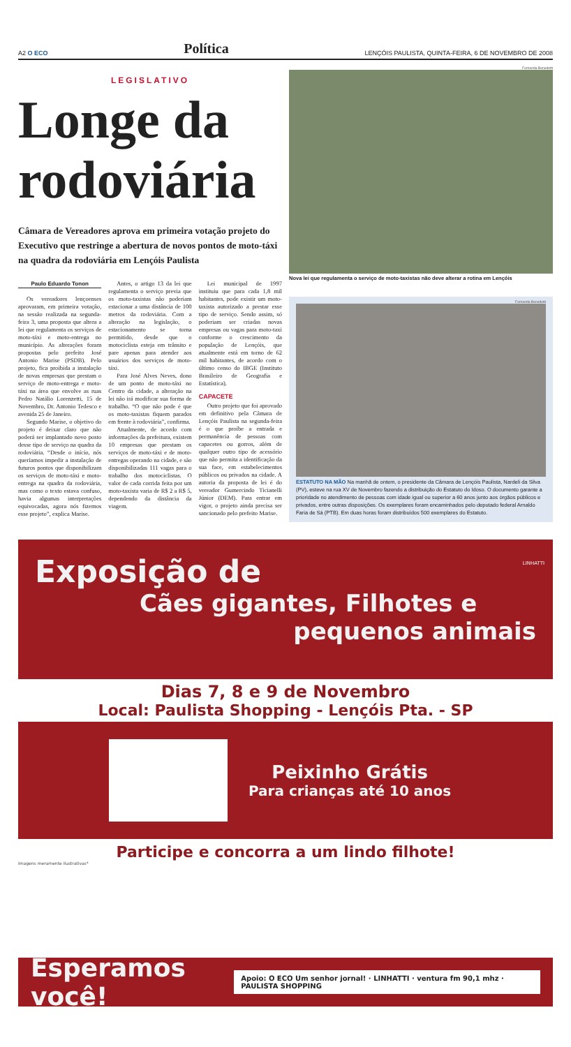A2 O ECO Política LENÇÓIS PAULISTA, QUINTA-FEIRA, 6 DE NOVEMBRO DE 2008
LEGISLATIVO
Longe da rodoviária
Câmara de Vereadores aprova em primeira votação projeto do Executivo que restringe a abertura de novos pontos de moto-táxi na quadra da rodoviária em Lençóis Paulista
Paulo Eduardo Tonon
Os vereadores lençoenses aprovaram, em primeira votação, na sessão realizada na segunda-feira 3, uma proposta que altera a lei que regulamenta os serviços de moto-táxi e moto-entrega no município. As alterações foram propostas pelo prefeito José Antonio Marise (PSDB). Pelo projeto, fica proibida a instalação de novas empresas que prestam o serviço de moto-entrega e moto-táxi na área que envolve as ruas Pedro Natálio Lorenzetti, 15 de Novembro, Dr. Antonio Tedesco e avenida 25 de Janeiro.
Segundo Marise, o objetivo do projeto é deixar claro que não poderá ser implantado novo posto desse tipo de serviço na quadra da rodoviária. “Desde o início, nós queríamos impedir a instalação de futuros pontos que disponibilizam os serviços de moto-táxi e moto-entrega na quadra da rodoviária, mas como o texto estava confuso, havia algumas interpretações equivocadas, agora nós fizemos esse projeto”, explica Marise.
Antes, o artigo 13 da lei que regulamenta o serviço previa que os moto-taxistas não poderiam estacionar a uma distância de 100 metros da rodoviária. Com a alteração na legislação, o estacionamento se torna permitido, desde que o motociclista esteja em trânsito e pare apenas para atender aos usuários dos serviços de moto-táxi.
Para José Alves Neves, dono de um ponto de moto-táxi no Centro da cidade, a alteração na lei não irá modificar sua forma de trabalho. “O que não pode é que os moto-taxistas fiquem parados em frente à rodoviária”, confirma.
Atualmente, de acordo com informações da prefeitura, existem 10 empresas que prestam os serviços de moto-táxi e de moto-entregas operando na cidade, e são disponibilizadas 111 vagas para o trabalho dos motociclistas. O valor de cada corrida feita por um moto-taxista varia de R$ 2 a R$ 5, dependendo da distância da viagem.
Lei municipal de 1997 instituiu que para cada 1,8 mil habitantes, pode existir um moto-taxista autorizado a prestar esse tipo de serviço. Sendo assim, só poderiam ser criadas novas empresas ou vagas para moto-taxi conforme o crescimento da população de Lençóis, que atualmente está em torno de 62 mil habitantes, de acordo com o último censo do IBGE (Instituto Brasileiro de Geografia e Estatística).
CAPACETE
Outro projeto que foi aprovado em definitivo pela Câmara de Lençóis Paulista na segunda-feira é o que proíbe a entrada e permanência de pessoas com capacetes ou gorros, além de qualquer outro tipo de acessório que não permita a identificação da sua face, em estabelecimentos públicos ou privados na cidade. A autoria da proposta de lei é do vereador Gumercindo Ticianelli Júnior (DEM). Para entrar em vigor, o projeto ainda precisa ser sancionado pelo prefeito Marise.
Fernanda Benedetti
Nova lei que regulamenta o serviço de moto-taxistas não deve alterar a rotina em Lençóis
Fernanda Benedetti
ESTATUTO NA MÃO Na manhã de ontem, o presidente da Câmara de Lençóis Paulista, Nardeli da Silva (PV), esteve na rua XV de Novembro fazendo a distribuição do Estatuto do Idoso. O documento garante a prioridade no atendimento de pessoas com idade igual ou superior a 60 anos junto aos órgãos públicos e privados, entre outras disposições. Os exemplares foram encaminhados pelo deputado federal Arnaldo Faria de Sá (PTB). Em duas horas foram distribuídos 500 exemplares do Estatuto.
Exposição de
Cães gigantes, Filhotes e
pequenos animais
LINHATTI
Dias 7, 8 e 9 de Novembro
Local: Paulista Shopping - Lençóis Pta. - SP
Peixinho Grátis
Para crianças até 10 anos
Participe e concorra a um lindo filhote!
Imagens meramente ilustrativas*
Esperamos você! Apoio: O ECO Um senhor jornal! · LINHATTI · ventura fm 90,1 mhz · PAULISTA SHOPPING